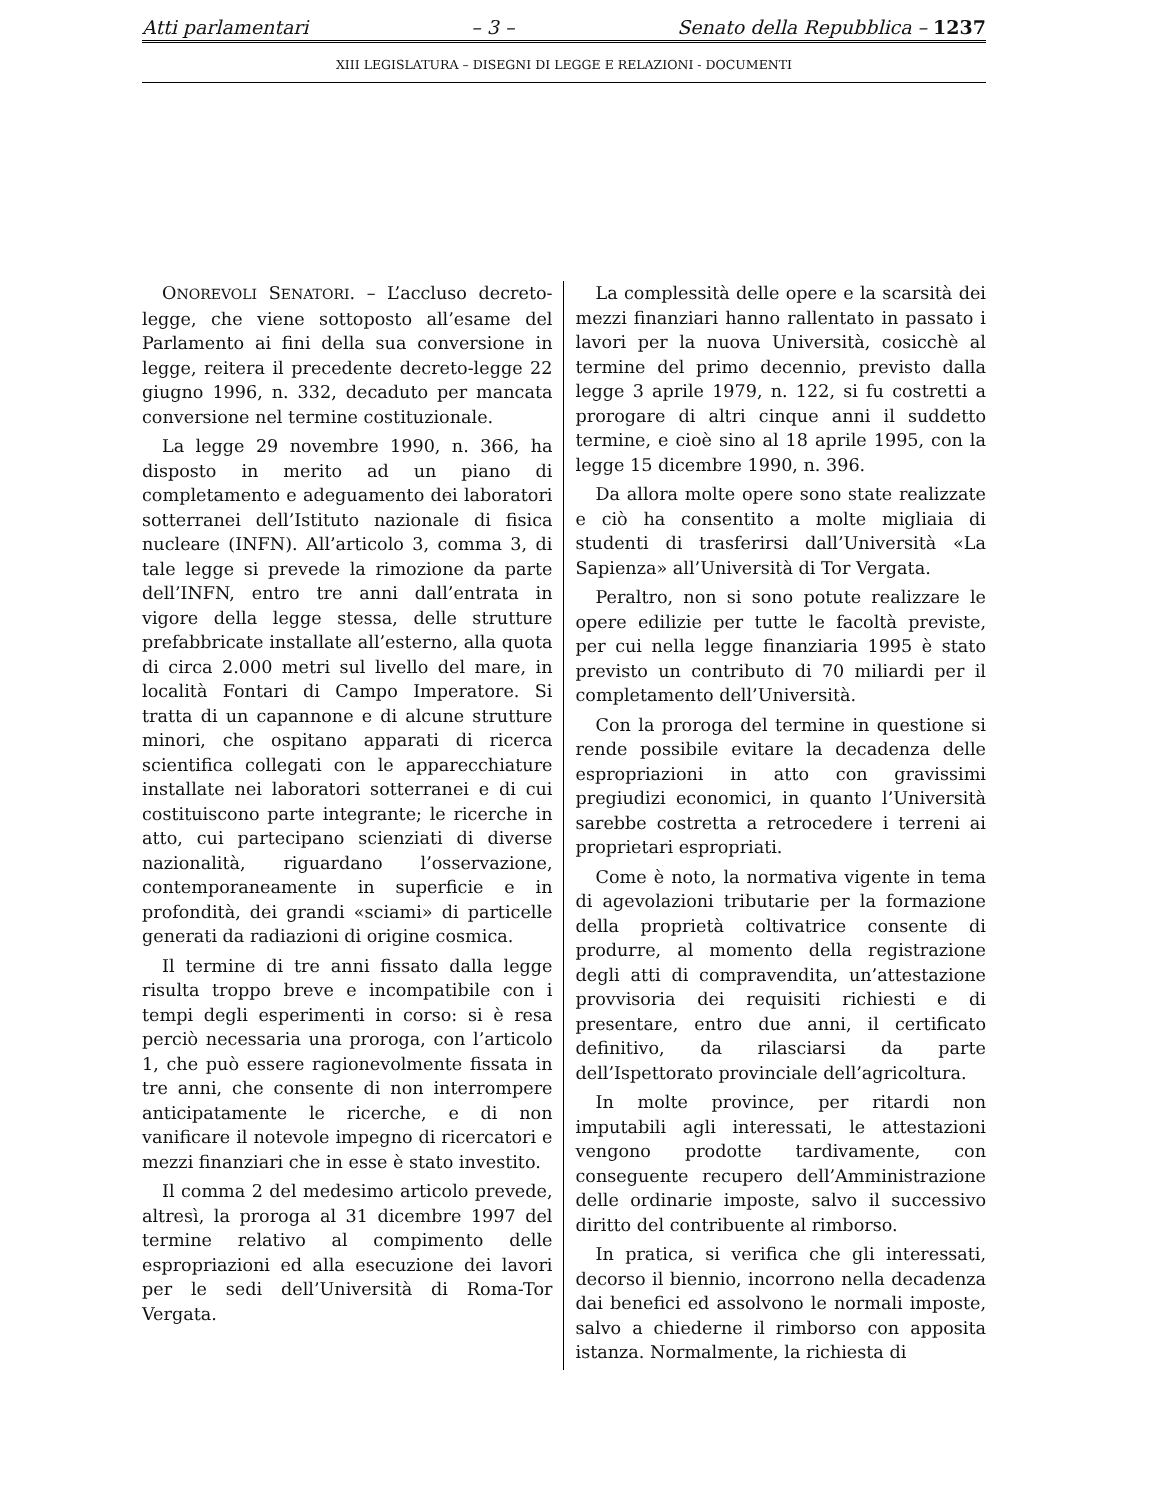Atti parlamentari – 3 – Senato della Repubblica – 1237
XIII LEGISLATURA – DISEGNI DI LEGGE E RELAZIONI - DOCUMENTI
ONOREVOLI SENATORI. – L’accluso decreto-legge, che viene sottoposto all’esame del Parlamento ai fini della sua conversione in legge, reitera il precedente decreto-legge 22 giugno 1996, n. 332, decaduto per mancata conversione nel termine costituzionale.
La legge 29 novembre 1990, n. 366, ha disposto in merito ad un piano di completamento e adeguamento dei laboratori sotterranei dell’Istituto nazionale di fisica nucleare (INFN). All’articolo 3, comma 3, di tale legge si prevede la rimozione da parte dell’INFN, entro tre anni dall’entrata in vigore della legge stessa, delle strutture prefabbricate installate all’esterno, alla quota di circa 2.000 metri sul livello del mare, in località Fontari di Campo Imperatore. Si tratta di un capannone e di alcune strutture minori, che ospitano apparati di ricerca scientifica collegati con le apparecchiature installate nei laboratori sotterranei e di cui costituiscono parte integrante; le ricerche in atto, cui partecipano scienziati di diverse nazionalità, riguardano l’osservazione, contemporaneamente in superficie e in profondità, dei grandi «sciami» di particelle generati da radiazioni di origine cosmica.
Il termine di tre anni fissato dalla legge risulta troppo breve e incompatibile con i tempi degli esperimenti in corso: si è resa perciò necessaria una proroga, con l’articolo 1, che può essere ragionevolmente fissata in tre anni, che consente di non interrompere anticipatamente le ricerche, e di non vanificare il notevole impegno di ricercatori e mezzi finanziari che in esse è stato investito.
Il comma 2 del medesimo articolo prevede, altresì, la proroga al 31 dicembre 1997 del termine relativo al compimento delle espropriazioni ed alla esecuzione dei lavori per le sedi dell’Università di Roma-Tor Vergata.
La complessità delle opere e la scarsità dei mezzi finanziari hanno rallentato in passato i lavori per la nuova Università, cosicchè al termine del primo decennio, previsto dalla legge 3 aprile 1979, n. 122, si fu costretti a prorogare di altri cinque anni il suddetto termine, e cioè sino al 18 aprile 1995, con la legge 15 dicembre 1990, n. 396.
Da allora molte opere sono state realizzate e ciò ha consentito a molte migliaia di studenti di trasferirsi dall’Università «La Sapienza» all’Università di Tor Vergata.
Peraltro, non si sono potute realizzare le opere edilizie per tutte le facoltà previste, per cui nella legge finanziaria 1995 è stato previsto un contributo di 70 miliardi per il completamento dell’Università.
Con la proroga del termine in questione si rende possibile evitare la decadenza delle espropriazioni in atto con gravissimi pregiudizi economici, in quanto l’Università sarebbe costretta a retrocedere i terreni ai proprietari espropriati.
Come è noto, la normativa vigente in tema di agevolazioni tributarie per la formazione della proprietà coltivatrice consente di produrre, al momento della registrazione degli atti di compravendita, un’attestazione provvisoria dei requisiti richiesti e di presentare, entro due anni, il certificato definitivo, da rilasciarsi da parte dell’Ispettorato provinciale dell’agricoltura.
In molte province, per ritardi non imputabili agli interessati, le attestazioni vengono prodotte tardivamente, con conseguente recupero dell’Amministrazione delle ordinarie imposte, salvo il successivo diritto del contribuente al rimborso.
In pratica, si verifica che gli interessati, decorso il biennio, incorrono nella decadenza dai benefici ed assolvono le normali imposte, salvo a chiederne il rimborso con apposita istanza. Normalmente, la richiesta di